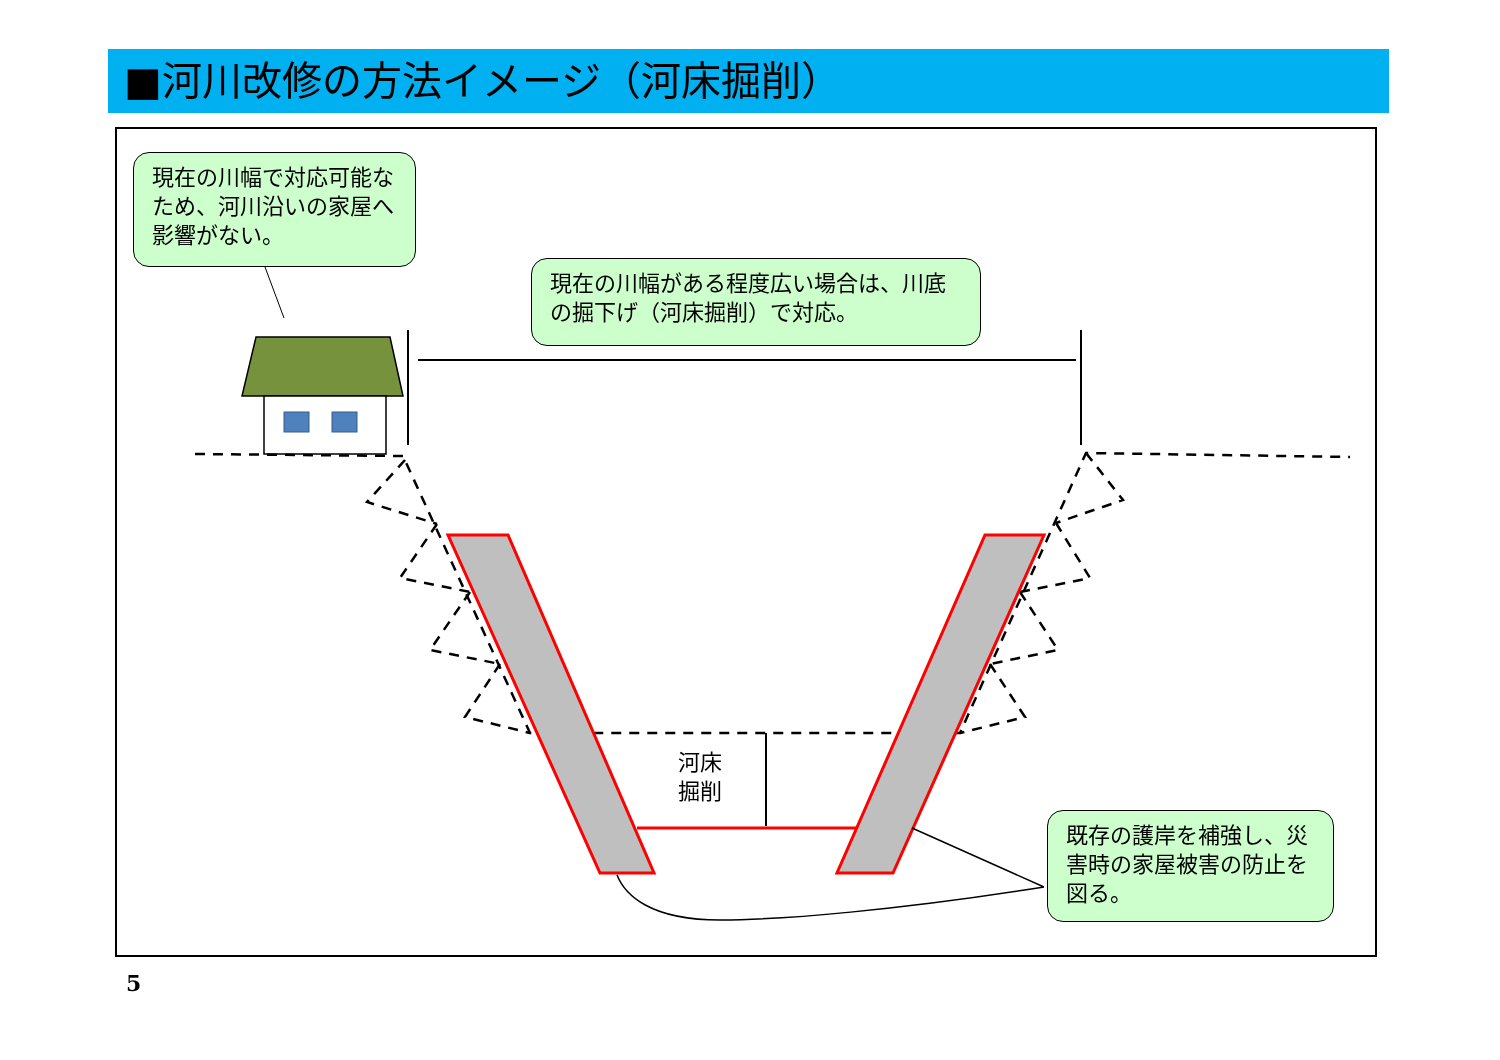■河川改修の方法イメージ（河床掘削）
現在の川幅で対応可能なため、河川沿いの家屋へ影響がない。
現在の川幅がある程度広い場合は、川底の掘下げ（河床掘削）で対応。
既存の護岸を補強し、災害時の家屋被害の防止を図る。
河床
掘削
5